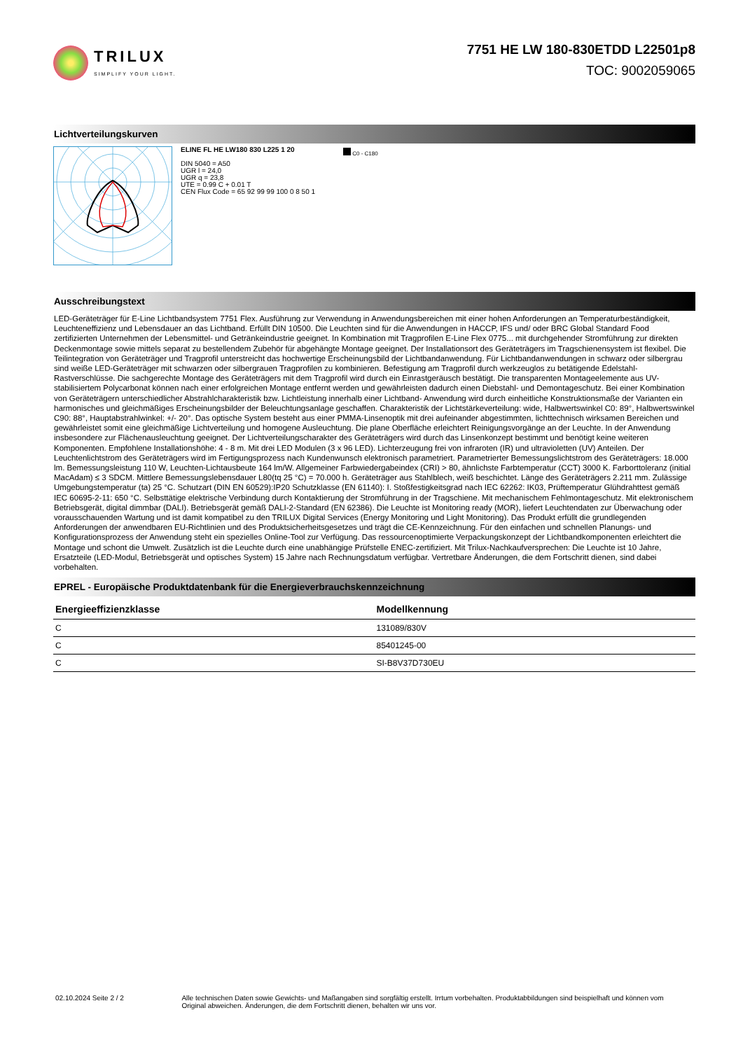TRILUX
SIMPLIFY YOUR LIGHT.
7751 HE LW 180-830ETDD L22501p8
TOC: 9002059065
Lichtverteilungskurven
ELINE FL HE LW180 830 L225 1 20
DIN 5040 = A50
UGR l = 24,0
UGR q = 23,8
UTE = 0.99 C + 0.01 T
CEN Flux Code = 65 92 99 99 100 0 8 50 1
C0 - C180
Ausschreibungstext
LED-Geräteträger für E-Line Lichtbandsystem 7751 Flex. Ausführung zur Verwendung in Anwendungsbereichen mit einer hohen Anforderungen an Temperaturbeständigkeit, Leuchteneffizienz und Lebensdauer an das Lichtband. Erfüllt DIN 10500. Die Leuchten sind für die Anwendungen in HACCP, IFS und/ oder BRC Global Standard Food zertifizierten Unternehmen der Lebensmittel- und Getränkeindustrie geeignet. In Kombination mit Tragprofilen E-Line Flex 0775... mit durchgehender Stromführung zur direkten Deckenmontage sowie mittels separat zu bestellendem Zubehör für abgehängte Montage geeignet. Der Installationsort des Geräteträgers im Tragschienensystem ist flexibel. Die Teilintegration von Geräteträger und Tragprofil unterstreicht das hochwertige Erscheinungsbild der Lichtbandanwendung. Für Lichtbandanwendungen in schwarz oder silbergrau sind weiße LED-Geräteträger mit schwarzen oder silbergrauen Tragprofilen zu kombinieren. Befestigung am Tragprofil durch werkzeuglos zu betätigende Edelstahl-Rastverschlüsse. Die sachgerechte Montage des Geräteträgers mit dem Tragprofil wird durch ein Einrastgeräusch bestätigt. Die transparenten Montageelemente aus UV-stabilisiertem Polycarbonat können nach einer erfolgreichen Montage entfernt werden und gewährleisten dadurch einen Diebstahl- und Demontageschutz. Bei einer Kombination von Geräteträgern unterschiedlicher Abstrahlcharakteristik bzw. Lichtleistung innerhalb einer Lichtband- Anwendung wird durch einheitliche Konstruktionsmaße der Varianten ein harmonisches und gleichmäßiges Erscheinungsbilder der Beleuchtungsanlage geschaffen. Charakteristik der Lichtstärkeverteilung: wide, Halbwertswinkel C0: 89°, Halbwertswinkel C90: 88°, Hauptabstrahlwinkel: +/- 20°. Das optische System besteht aus einer PMMA-Linsenoptik mit drei aufeinander abgestimmten, lichttechnisch wirksamen Bereichen und gewährleistet somit eine gleichmäßige Lichtverteilung und homogene Ausleuchtung. Die plane Oberfläche erleichtert Reinigungsvorgänge an der Leuchte. In der Anwendung insbesondere zur Flächenausleuchtung geeignet. Der Lichtverteilungscharakter des Geräteträgers wird durch das Linsenkonzept bestimmt und benötigt keine weiteren Komponenten. Empfohlene Installationshöhe: 4 - 8 m. Mit drei LED Modulen (3 x 96 LED). Lichterzeugung frei von infraroten (IR) und ultravioletten (UV) Anteilen. Der Leuchtenlichtstrom des Geräteträgers wird im Fertigungsprozess nach Kundenwunsch elektronisch parametriert. Parametrierter Bemessungslichtstrom des Geräteträgers: 18.000 lm. Bemessungsleistung 110 W, Leuchten-Lichtausbeute 164 lm/W. Allgemeiner Farbwiedergabeindex (CRI) > 80, ähnlichste Farbtemperatur (CCT) 3000 K. Farborttoleranz (initial MacAdam) ≤ 3 SDCM. Mittlere Bemessungslebensdauer L80(tq 25 °C) = 70.000 h. Geräteträger aus Stahlblech, weiß beschichtet. Länge des Geräteträgers 2.211 mm. Zulässige Umgebungstemperatur (ta) 25 °C. Schutzart (DIN EN 60529):IP20 Schutzklasse (EN 61140): I. Stoßfestigkeitsgrad nach IEC 62262: IK03, Prüftemperatur Glühdrahttest gemäß IEC 60695-2-11: 650 °C. Selbsttätige elektrische Verbindung durch Kontaktierung der Stromführung in der Tragschiene. Mit mechanischem Fehlmontageschutz. Mit elektronischem Betriebsgerät, digital dimmbar (DALI). Betriebsgerät gemäß DALI-2-Standard (EN 62386). Die Leuchte ist Monitoring ready (MOR), liefert Leuchtendaten zur Überwachung oder vorausschauenden Wartung und ist damit kompatibel zu den TRILUX Digital Services (Energy Monitoring und Light Monitoring). Das Produkt erfüllt die grundlegenden Anforderungen der anwendbaren EU-Richtlinien und des Produktsicherheitsgesetzes und trägt die CE-Kennzeichnung. Für den einfachen und schnellen Planungs- und Konfigurationsprozess der Anwendung steht ein spezielles Online-Tool zur Verfügung. Das ressourcenoptimierte Verpackungskonzept der Lichtbandkomponenten erleichtert die Montage und schont die Umwelt. Zusätzlich ist die Leuchte durch eine unabhängige Prüfstelle ENEC-zertifiziert. Mit Trilux-Nachkaufversprechen: Die Leuchte ist 10 Jahre, Ersatzteile (LED-Modul, Betriebsgerät und optisches System) 15 Jahre nach Rechnungsdatum verfügbar. Vertretbare Änderungen, die dem Fortschritt dienen, sind dabei vorbehalten.
EPREL - Europäische Produktdatenbank für die Energieverbrauchskennzeichnung
| Energieeffizienzklasse | Modellkennung |
| --- | --- |
| C | 131089/830V |
| C | 85401245-00 |
| C | SI-B8V37D730EU |
02.10.2024 Seite 2 / 2 Alle technischen Daten sowie Gewichts- und Maßangaben sind sorgfältig erstellt. Irrtum vorbehalten. Produktabbildungen sind beispielhaft und können vom Original abweichen. Änderungen, die dem Fortschritt dienen, behalten wir uns vor.